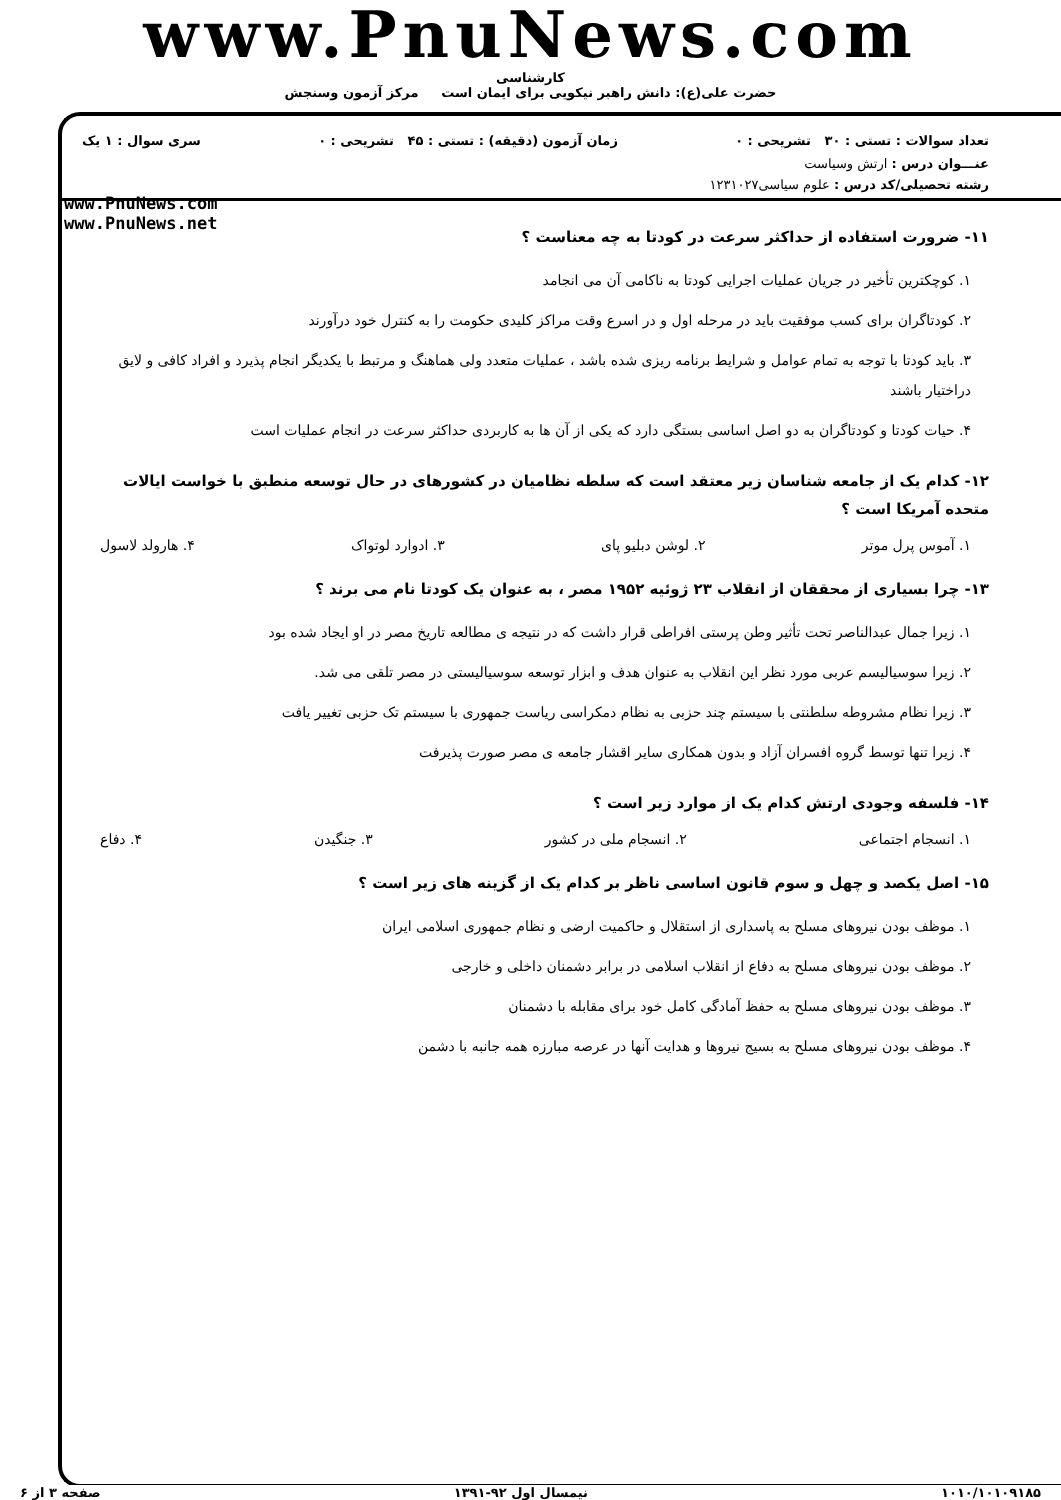www.PnuNews.com
کارشناسی
حضرت علی(ع): دانش راهبر نیکویی برای ایمان است مرکز آزمون وسنجش
تعداد سوالات : تستی : ۳۰ تشریحی : ۰ زمان آزمون (دقیقه) : تستی : ۴۵ تشریحی : ۰ سری سوال : ۱ یک
عنـــوان درس : ارتش وسیاست
رشته تحصیلی/کد درس : علوم سیاسی۱۲۳۱۰۲۷
www.PnuNews.com
www.PnuNews.net
۱۱- ضرورت استفاده از حداکثر سرعت در کودتا به چه معناست ؟
۱. کوچکترین تأخیر در جریان عملیات اجرایی کودتا به ناکامی آن می انجامد
۲. کودتاگران برای کسب موفقیت باید در مرحله اول و در اسرع وقت مراکز کلیدی حکومت را به کنترل خود درآورند
۳. باید کودتا با توجه به تمام عوامل و شرایط برنامه ریزی شده باشد ، عملیات متعدد ولی هماهنگ و مرتبط با یکدیگر انجام پذیرد و افراد کافی و لایق دراختیار باشند
۴. حیات کودتا و کودتاگران به دو اصل اساسی بستگی دارد که یکی از آن ها به کاربردی حداکثر سرعت در انجام عملیات است
۱۲- کدام یک از جامعه شناسان زیر معتقد است که سلطه نظامیان در کشورهای در حال توسعه منطبق با خواست ایالات متحده آمریکا است ؟
۱. آموس پرل موتر ۲. لوشن دبلیو پای ۳. ادوارد لوتواک ۴. هارولد لاسول
۱۳- چرا بسیاری از محققان از انقلاب ۲۳ ژوئیه ۱۹۵۲ مصر ، به عنوان یک کودتا نام می برند ؟
۱. زیرا جمال عبدالناصر تحت تأثیر وطن پرستی افراطی قرار داشت که در نتیجه ی مطالعه تاریخ مصر در او ایجاد شده بود
۲. زیرا سوسیالیسم عربی مورد نظر این انقلاب به عنوان هدف و ابزار توسعه سوسیالیستی در مصر تلقی می شد.
۳. زیرا نظام مشروطه سلطنتی با سیستم چند حزبی به نظام دمکراسی ریاست جمهوری با سیستم تک حزبی تغییر یافت
۴. زیرا تنها توسط گروه افسران آزاد و بدون همکاری سایر اقشار جامعه ی مصر صورت پذیرفت
۱۴- فلسفه وجودی ارتش کدام یک از موارد زیر است ؟
۱. انسجام اجتماعی ۲. انسجام ملی در کشور ۳. جنگیدن ۴. دفاع
۱۵- اصل یکصد و چهل و سوم قانون اساسی ناظر بر کدام یک از گزینه های زیر است ؟
۱. موظف بودن نیروهای مسلح به پاسداری از استقلال و حاکمیت ارضی و نظام جمهوری اسلامی ایران
۲. موظف بودن نیروهای مسلح به دفاع از انقلاب اسلامی در برابر دشمنان داخلی و خارجی
۳. موظف بودن نیروهای مسلح به حفظ آمادگی کامل خود برای مقابله با دشمنان
۴. موظف بودن نیروهای مسلح به بسیج نیروها و هدایت آنها در عرصه مبارزه همه جانبه با دشمن
۱۰۱۰/۱۰۱۰۹۱۸۵ نیمسال اول ۹۲-۱۳۹۱ صفحه ۳ از ۶